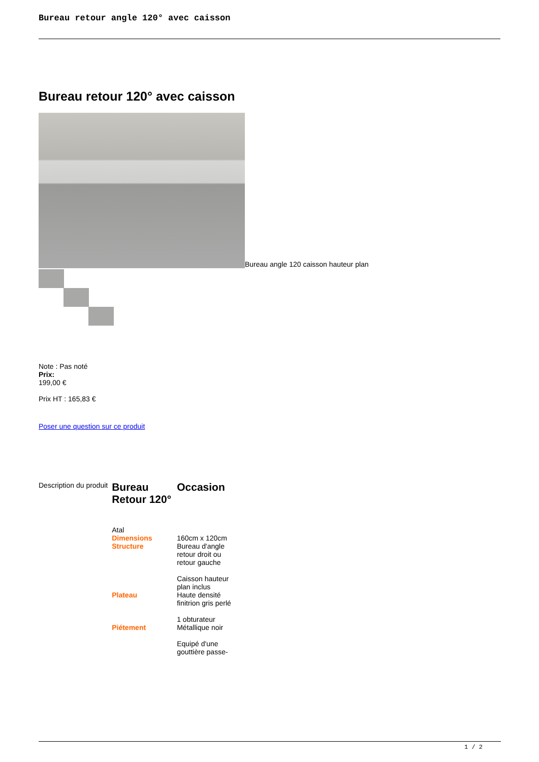Bureau retour angle 120° avec caisson
Bureau retour 120° avec caisson
Bureau angle 120 caisson hauteur plan
Note : Pas noté
Prix:
199,00 €
Prix HT : 165,83 €
Poser une question sur ce produit
| Description du produit | Bureau Retour 120° | Occasion |
| | Atal | |
| | Dimensions | 160cm x 120cm |
| | Structure | Bureau d'angle retour droit ou retour gauche Caisson hauteur plan inclus |
| | Plateau | Haute densité finitrion gris perlé 1 obturateur |
| | Piétement | Métallique noir Equipé d'une gouttière passe- |
1 / 2